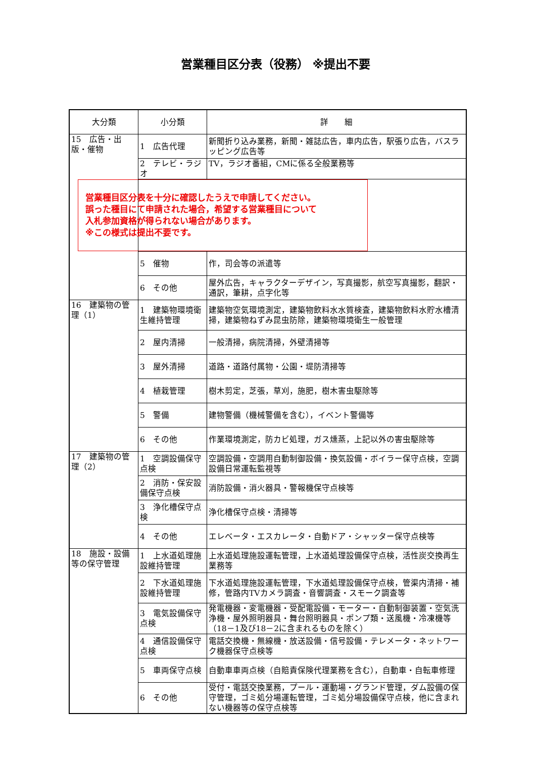営業種目区分表（役務） ※提出不要
| 大分類 | 小分類 | 詳 細 |
| --- | --- | --- |
| 15 広告・出版・催物 | 1 広告代理 | 新聞折り込み業務，新聞・雑誌広告，車内広告，駅張り広告，バスラッピング広告等 |
| | 2 テレビ・ラジオ | TV，ラジオ番組，CMに係る全般業務等 |
| | 営業種目区分表を十分に確認したうえで申請してください。 誤った種目にて申請された場合，希望する営業種目について 入札参加資格が得られない場合があります。 ※この様式は提出不要です。 | |
| | 5 催物 | 作，司会等の派遣等 |
| | 6 その他 | 屋外広告，キャラクターデザイン，写真撮影，航空写真撮影，翻訳・通訳，筆耕，点字化等 |
| 16 建築物の管理（1） | 1 建築物環境衛生維持管理 | 建築物空気環境測定，建築物飲料水水質検査，建築物飲料水貯水槽清掃，建築物ねずみ昆虫防除，建築物環境衛生一般管理 |
| | 2 屋内清掃 | 一般清掃，病院清掃，外壁清掃等 |
| | 3 屋外清掃 | 道路・道路付属物・公園・堤防清掃等 |
| | 4 植栽管理 | 樹木剪定，芝張，草刈，施肥，樹木害虫駆除等 |
| | 5 警備 | 建物警備（機械警備を含む），イベント警備等 |
| | 6 その他 | 作業環境測定，防カビ処理，ガス燻蒸，上記以外の害虫駆除等 |
| 17 建築物の管理（2） | 1 空調設備保守点検 | 空調設備・空調用自動制御設備・換気設備・ボイラー保守点検，空調設備日常運転監視等 |
| | 2 消防・保安設備保守点検 | 消防設備・消火器具・警報機保守点検等 |
| | 3 浄化槽保守点検 | 浄化槽保守点検・清掃等 |
| | 4 その他 | エレベータ・エスカレータ・自動ドア・シャッター保守点検等 |
| 18 施設・設備等の保守管理 | 1 上水道処理施設維持管理 | 上水道処理施設運転管理，上水道処理設備保守点検，活性炭交換再生業務等 |
| | 2 下水道処理施設維持管理 | 下水道処理施設運転管理，下水道処理設備保守点検，管渠内清掃・補修，管路内TVカメラ調査・音響調査・スモーク調査等 |
| | 3 電気設備保守点検 | 発電機器・変電機器・受配電設備・モーター・自動制御装置・空気洗浄機・屋外照明器具・舞台照明器具・ポンプ類・送風機・冷凍機等（18－1及び18－2に含まれるものを除く） |
| | 4 通信設備保守点検 | 電話交換機・無線機・放送設備・信号設備・テレメータ・ネットワーク機器保守点検等 |
| | 5 車両保守点検 | 自動車車両点検（自賠責保険代理業務を含む），自動車・自転車修理 |
| | 6 その他 | 受付・電話交換業務，プール・運動場・グランド管理，ダム設備の保守管理，ゴミ処分場運転管理，ゴミ処分場設備保守点検，他に含まれない機器等の保守点検等 |